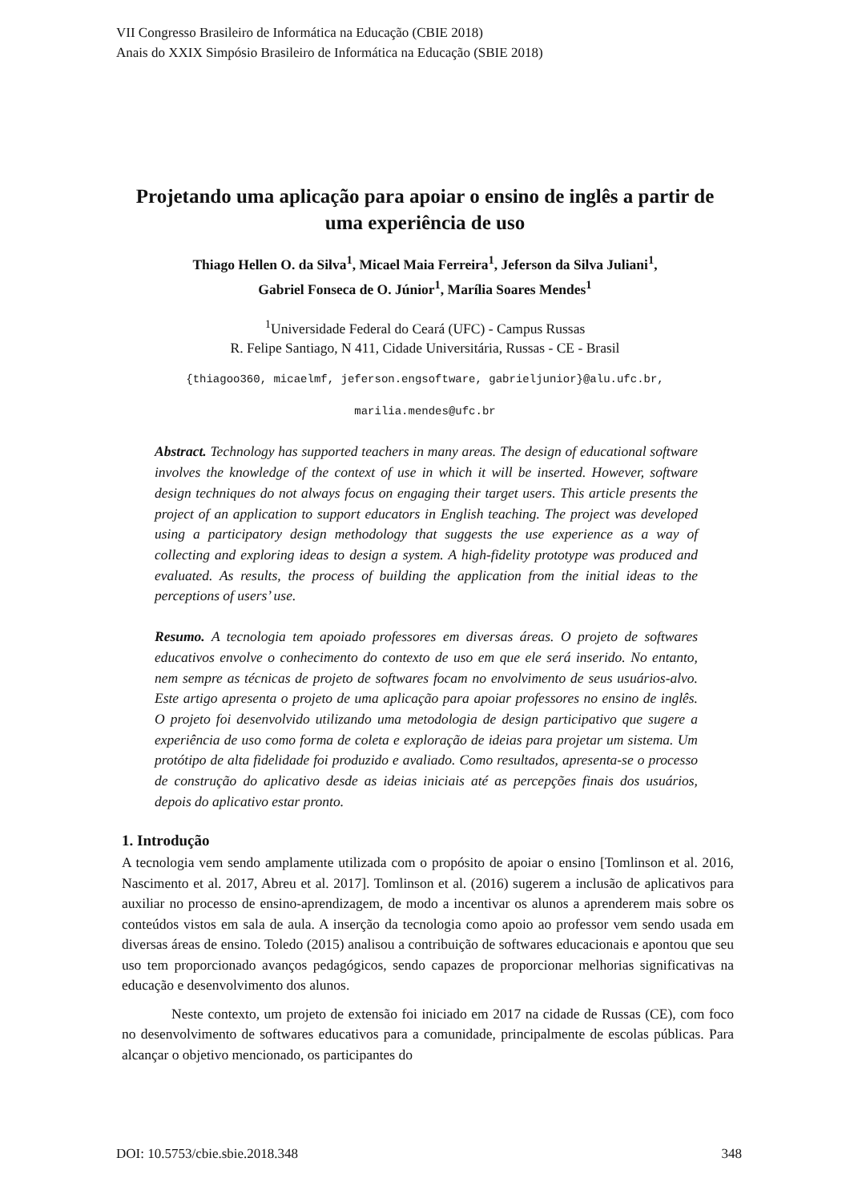VII Congresso Brasileiro de Informática na Educação (CBIE 2018)
Anais do XXIX Simpósio Brasileiro de Informática na Educação (SBIE 2018)
Projetando uma aplicação para apoiar o ensino de inglês a partir de uma experiência de uso
Thiago Hellen O. da Silva<sup>1</sup>, Micael Maia Ferreira<sup>1</sup>, Jeferson da Silva Juliani<sup>1</sup>,
Gabriel Fonseca de O. Júnior<sup>1</sup>, Marília Soares Mendes<sup>1</sup>
<sup>1</sup> Universidade Federal do Ceará (UFC) - Campus Russas
R. Felipe Santiago, N 411, Cidade Universitária, Russas - CE - Brasil
{thiagoo360, micaelmf, jeferson.engsoftware, gabrieljunior}@alu.ufc.br,
marilia.mendes@ufc.br
Abstract. Technology has supported teachers in many areas. The design of educational software involves the knowledge of the context of use in which it will be inserted. However, software design techniques do not always focus on engaging their target users. This article presents the project of an application to support educators in English teaching. The project was developed using a participatory design methodology that suggests the use experience as a way of collecting and exploring ideas to design a system. A high-fidelity prototype was produced and evaluated. As results, the process of building the application from the initial ideas to the perceptions of users’ use.
Resumo. A tecnologia tem apoiado professores em diversas áreas. O projeto de softwares educativos envolve o conhecimento do contexto de uso em que ele será inserido. No entanto, nem sempre as técnicas de projeto de softwares focam no envolvimento de seus usuários-alvo. Este artigo apresenta o projeto de uma aplicação para apoiar professores no ensino de inglês. O projeto foi desenvolvido utilizando uma metodologia de design participativo que sugere a experiência de uso como forma de coleta e exploração de ideias para projetar um sistema. Um protótipo de alta fidelidade foi produzido e avaliado. Como resultados, apresenta-se o processo de construção do aplicativo desde as ideias iniciais até as percepções finais dos usuários, depois do aplicativo estar pronto.
1. Introdução
A tecnologia vem sendo amplamente utilizada com o propósito de apoiar o ensino [Tomlinson et al. 2016, Nascimento et al. 2017, Abreu et al. 2017]. Tomlinson et al. (2016) sugerem a inclusão de aplicativos para auxiliar no processo de ensino-aprendizagem, de modo a incentivar os alunos a aprenderem mais sobre os conteúdos vistos em sala de aula. A inserção da tecnologia como apoio ao professor vem sendo usada em diversas áreas de ensino. Toledo (2015) analisou a contribuição de softwares educacionais e apontou que seu uso tem proporcionado avanços pedagógicos, sendo capazes de proporcionar melhorias significativas na educação e desenvolvimento dos alunos.
Neste contexto, um projeto de extensão foi iniciado em 2017 na cidade de Russas (CE), com foco no desenvolvimento de softwares educativos para a comunidade, principalmente de escolas públicas. Para alcançar o objetivo mencionado, os participantes do
DOI: 10.5753/cbie.sbie.2018.348 348